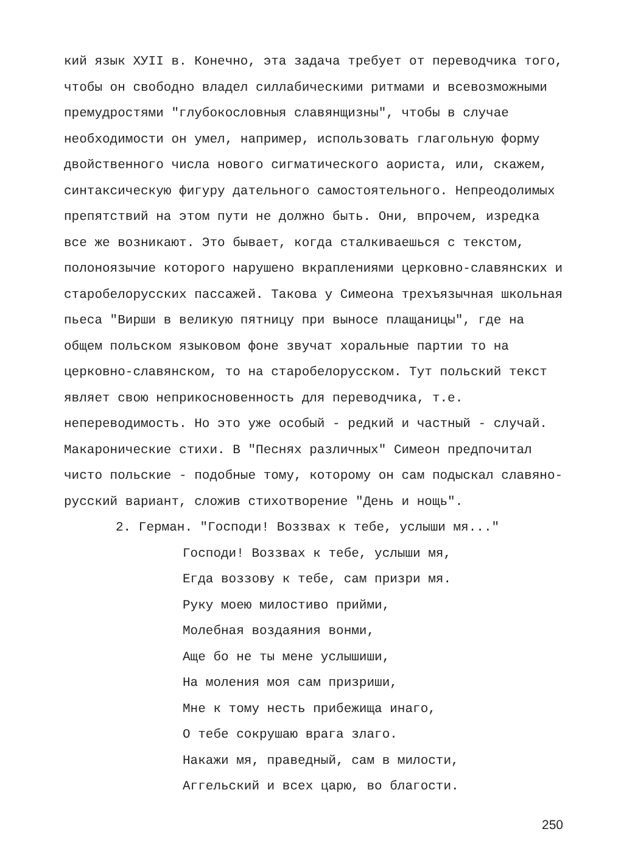кий язык XУII в. Конечно, эта задача требует от переводчика того, чтобы он свободно владел силлабическими ритмами и всевозможными премудростями "глубокословныя славянщизны", чтобы в случае необходимости он умел, например, использовать глагольную форму двойственного числа нового сигматического аориста, или, скажем, синтаксическую фигуру дательного самостоятельного. Непреодолимых препятствий на этом пути не должно быть. Они, впрочем, изредка все же возникают. Это бывает, когда сталкиваешься с текстом, полоноязычие которого нарушено вкраплениями церковно-славянских и старобелорусских пассажей. Такова у Симеона трехъязычная школьная пьеса "Вирши в великую пятницу при выносе плащаницы", где на общем польском языковом фоне звучат хоральные партии то на церковно-славянском, то на старобелорусском. Тут польский текст являет свою неприкосновенность для переводчика, т.е. непереводимость. Но это уже особый - редкий и частный - случай. Макаронические стихи. В "Песнях различных" Симеон предпочитал чисто польские - подобные тому, которому он сам подыскал славяно-русский вариант, сложив стихотворение "День и нощь".
2. Герман. "Господи! Воззвах к тебе, услыши мя..."
Господи! Воззвах к тебе, услыши мя,
Егда воззову к тебе, сам призри мя.
Руку моею милостиво прийми,
Молебная воздаяния вонми,
Аще бо не ты мене услышиши,
На моления моя сам призриши,
Мне к тому несть прибежища инаго,
О тебе сокрушаю врага злаго.
Накажи мя, праведный, сам в милости,
Аггельский и всех царю, во благости.
250